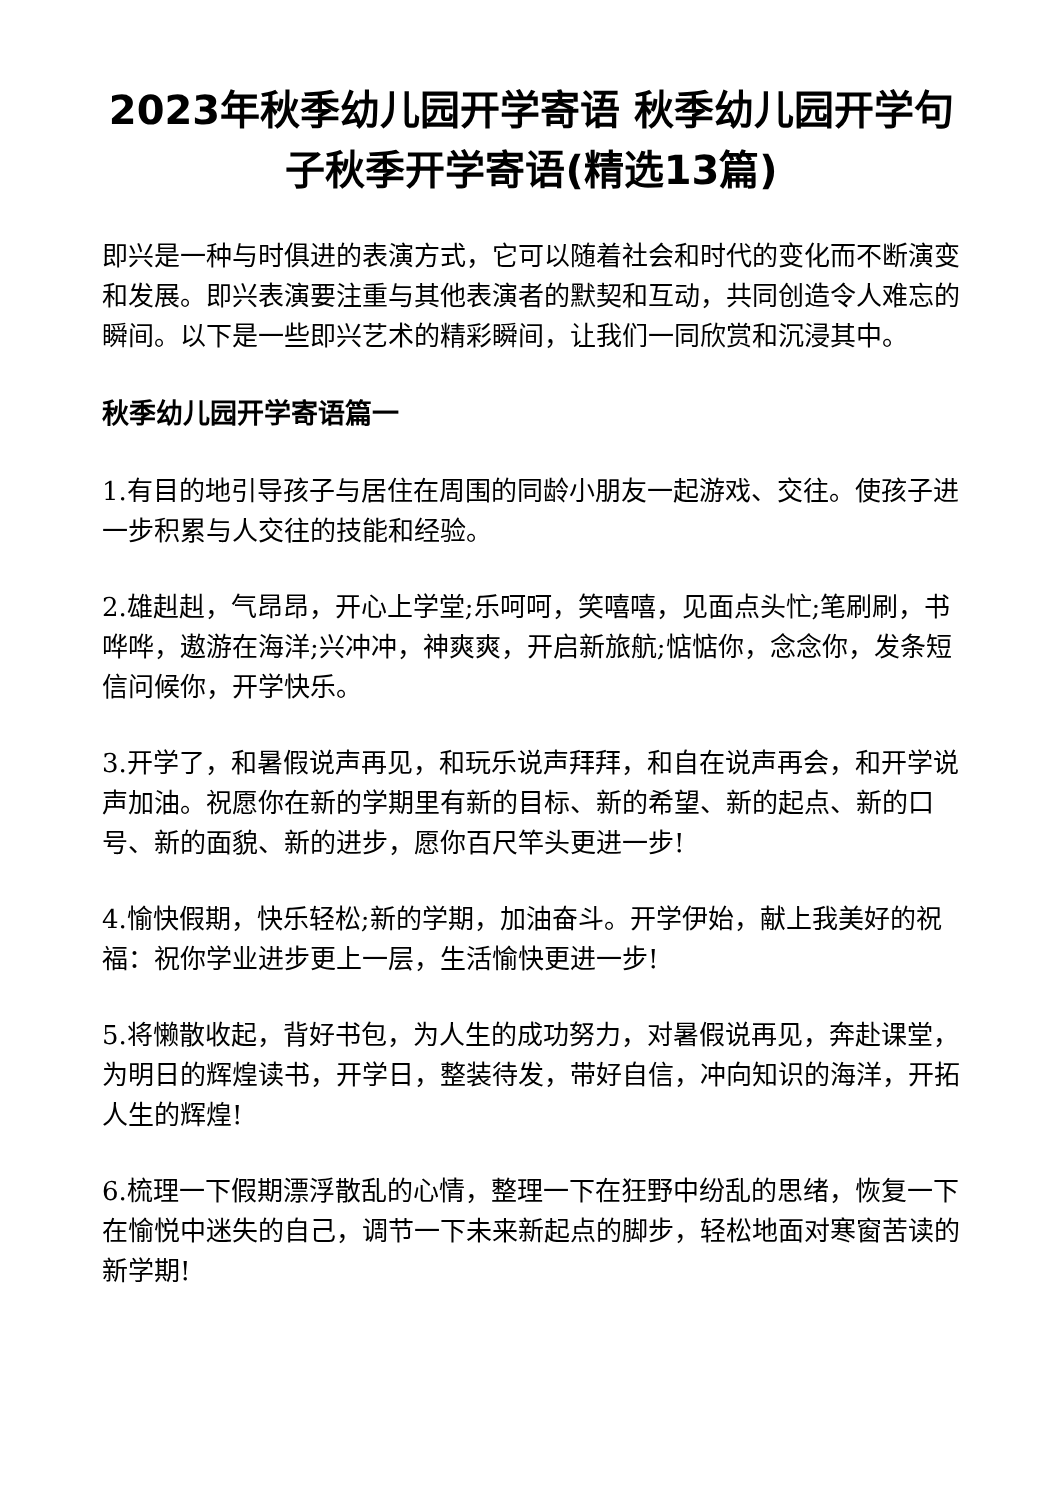2023年秋季幼儿园开学寄语 秋季幼儿园开学句子秋季开学寄语(精选13篇)
即兴是一种与时俱进的表演方式，它可以随着社会和时代的变化而不断演变和发展。即兴表演要注重与其他表演者的默契和互动，共同创造令人难忘的瞬间。以下是一些即兴艺术的精彩瞬间，让我们一同欣赏和沉浸其中。
秋季幼儿园开学寄语篇一
1.有目的地引导孩子与居住在周围的同龄小朋友一起游戏、交往。使孩子进一步积累与人交往的技能和经验。
2.雄赳赳，气昂昂，开心上学堂;乐呵呵，笑嘻嘻，见面点头忙;笔刷刷，书哗哗，遨游在海洋;兴冲冲，神爽爽，开启新旅航;惦惦你，念念你，发条短信问候你，开学快乐。
3.开学了，和暑假说声再见，和玩乐说声拜拜，和自在说声再会，和开学说声加油。祝愿你在新的学期里有新的目标、新的希望、新的起点、新的口号、新的面貌、新的进步，愿你百尺竿头更进一步!
4.愉快假期，快乐轻松;新的学期，加油奋斗。开学伊始，献上我美好的祝福：祝你学业进步更上一层，生活愉快更进一步!
5.将懒散收起，背好书包，为人生的成功努力，对暑假说再见，奔赴课堂，为明日的辉煌读书，开学日，整装待发，带好自信，冲向知识的海洋，开拓人生的辉煌!
6.梳理一下假期漂浮散乱的心情，整理一下在狂野中纷乱的思绪，恢复一下在愉悦中迷失的自己，调节一下未来新起点的脚步，轻松地面对寒窗苦读的新学期!